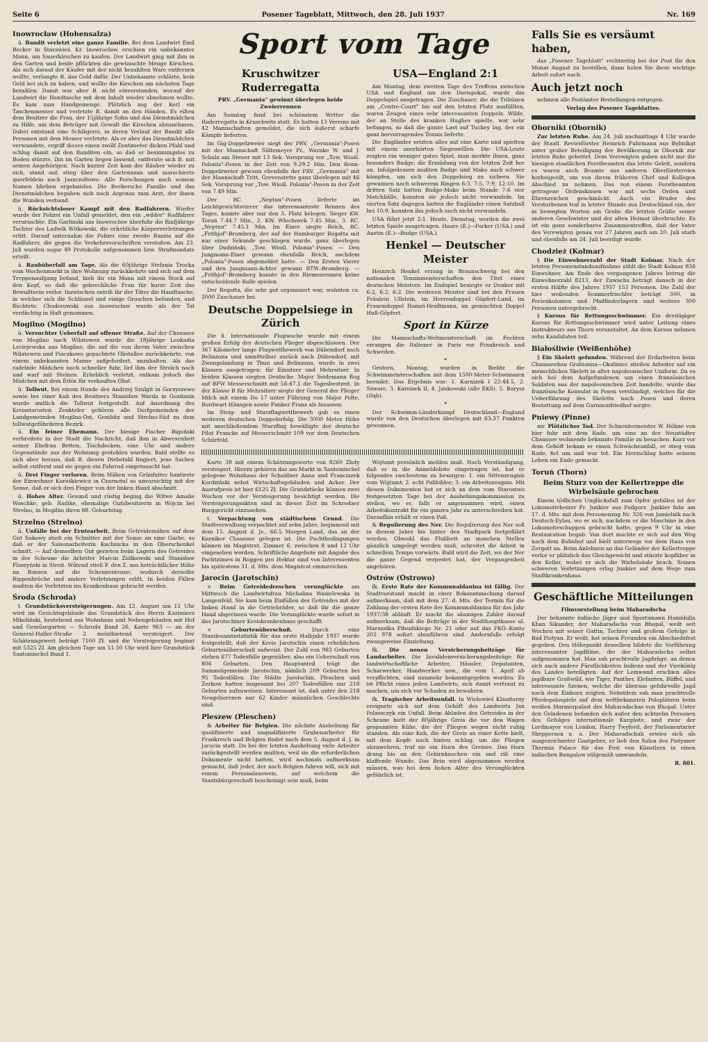Seite 6 Posener Tageblatt, Mittwoch, den 28. Juli 1937 Nr. 169
Inowrocław (Hohensalza)
ü. Bandit verletzt eine ganze Familie. Bei dem Landwirt Emil Becker in Starawieś, Kr. Inowrocław, erschien ein unbekannter Mann, um Sauerkirschen zu kaufen. Der Landwirt ging mit ihm in den Garten und beide pflückten die gewünschte Menge Kirschen. Als sich darauf der Käufer mit der nicht bezahlten Ware entfernen wollte, verlangte B. das Geld dafür. Der Unbekannte erklärte, kein Geld bei sich zu haben, und wollte die Kirschen am nächsten Tage bezahlen. Damit war aber B. nicht einverstanden, worauf der Landwirt die Handtasche mit dem Inhalt wieder abnehmen wollte. Es kam zum Handgemenge. Plötzlich zog der Kerl ein Taschenmesser und verletzte B. damit an den Händen. Es eilten dem Besitzer die Frau, der 15jährige Sohn und das Dienstmädchen zu Hilfe, um dem Betrüger mit Gewalt die Kirschen abzunehmen. Dabei entstand eine Schlägerei, in deren Verlauf der Bandit alle Personen mit dem Messer verletzte. Als er aber das Dienstmädchen verwundete, ergriff dieses einen zwölf Zentimeter dicken Pfahl und schlug damit auf den Banditen ein, so daß er besinnungslos zu Boden stürzte. Ihn im Garten liegen lassend, entfernte sich B. mit seinen Angehörigen. Nach kurzer Zeit kam der Räuber wieder zu sich, stand auf, stieg über den Gartenzaun und marschierte querfeldein nach Jaszczoltowo. Alle Forschungen nach seinem Namen blieben ergebnislos. Die Beckersche Familie und das Dienstmädchen begaben sich nach Argenau zum Arzt, der ihnen die Wunden verband.
ü. Rücksichtsloser Kampf mit den Radfahrern. Wieder wurde der Polizei ein Unfall gemeldet, den ein „wilder" Radfahrer verursachte. Ein Garlinski aus Inowrocław überfuhr die fünfjährige Tochter des Ludwik Witkowski, die erhebliche Körperverletzungen erlitt. Darauf unternahm die Polizei eine zweite Razzia auf die Radfahrer, die gegen die Verkehrsvorschriften verstoßen. Am 23. Juli wurden sogar 49 Protokolle aufgenommen bzw. Strafmandate erteilt.
ü. Raubüberfall am Tage. Als die 60jährige Stefania Trocka vom Wochenmarkt in ihre Wohnung zurückkehrte und sich auf dem Treppenaufgang befand, hieb ihr ein Mann mit einem Stock auf den Kopf, so daß die gebrechliche Frau für kurze Zeit das Bewußtsein verlor. Inzwischen entriß ihr der Täter die Handtasche, in welcher sich die Schlüssel und einige Groschen befanden, und flüchtete. Chodorowski aus Inowrocław wurde als der Tat verdächtig in Haft genommen.
Mogilno (Mogilno)
ü. Versuchter Ueberfall auf offener Straße. Auf der Chaussee von Mogilno nach Wilatowen wurde die 18jährige Leokadia Leciejewska aus Mogilno, die auf die von ihrem Vater zwischen Wilatowen und Piaczkowo gepachtete Obstallee zurückkehrte, von einem unbekannten Manne aufgefordert, anzuhalten. Als das radelnde Mädchen noch schneller fuhr, lief ihm der Strolch nach und warf mit Steinen. Erheblich verletzt, entkam jedoch das Mädchen mit dem Erlös für verkauftes Obst.
ü. Tollwut. Bei einem Hunde des Andrzej Szulgit in Gorzyszewo sowie bei einer Kuh des Besitzers Stanisław Warda in Gozdanin wurde amtlich die Tollwut festgestellt. Auf Anordnung des Kreisstarosten Zenkteler gehören alle Dorfgemeinden der Landgemeinden Mogilno-Ost, Gembitz und Strelno-Süd zu dem tollwutgefährdeten Bezirk.
ü. Ein feiner Ehemann. Der hiesige Fischer Bigoński verbreitete in der Stadt die Nachricht, daß ihm in Abwesenheit seiner Ehefrau Betten, Tischdecken, eine Uhr und andere Gegenstände aus der Wohnung gestohlen wurden. Bald stellte es sich aber heraus, daß B. diesen Diebstahl fingiert, jene Sachen selbst entfernt und sie gegen ein Fahrrad eingetauscht hat.
ü. Drei Finger verloren. Beim Mähen von Grünfutter hantierte der Einwohner Karaśkiewicz in Czarnotul so unvorsichtig mit der Sense, daß er sich drei Finger von der linken Hand abschnitt.
ü. Hohes Alter. Gesund und rüstig beging die Witwe Amalie Woschke, geb. Radike, ehemalige Gutsbesitzerin in Wójcin bei Strelno, in Mogilno ihren 88. Geburtstag.
Strzelno (Strelno)
ü. Unfälle bei der Erntearbeit. Beim Getreidemähen auf dem Gut Sukowy stieß ein Schnitter mit der Sense an eine Garbe, so daß er der Saisonarbeiterin Kuchnicka in den Oberschenkel schnitt. — Auf demselben Gut gerieten beim Lagern des Getreides in der Scheune die Arbeiter Marcin Ziółkowski und Stanisław Flaszyński in Streit. Wütend stieß F. den Z. aus beträchtlicher Höhe im Bansen auf die Scheunentenne, wodurch derselbe Rippenbrüche und andere Verletzungen erlitt. In beiden Fällen mußten die Verletzten ins Krankenhaus gebracht werden.
Środa (Schroda)
t. Grundstücksversteigerungen. Am 12. August um 11 Uhr wird im Gerichtsgebäude das Grundstück des Herrn Kazimierz Mikoliński, bestehend aus Wohnhaus und Nebengebäuden mit Hof und Gemüsegarten — Schroda Band 26, Karte 963 — an der General-Haller-Straße 2 meistbietend versteigert. Der Schätzungswert beträgt 7100 Zł. und die Versteigerung beginnt mit 5325 Zł. Am gleichen Tage um 11.30 Uhr wird hier Grundstück Santomischel Band 1,
Sport vom Tage
Kruschwitzer Ruderregatta
PRV. „Germania" gewinnt überlegen beide Zweierrennen
Am Sonntag fand bei schönstem Wetter die Ruderregatta in Kruschwitz statt. Es hatten 13 Vereine mit 42 Mannschaften gemeldet, die sich äußerst scharfe Kämpfe lieferten.
Im Gig-Doppelzweier siegt der PRV. „Germania"-Posen mit der Mannschaft Sültemeyer Fr., Warnke W. und J. Schulz am Steuer mit 13 Sek. Vorsprung vor „Tow. Wiośl. Polonia"-Posen in der Zeit von 9.29.2 Min. Den Renn-Doppelzweier gewann ebenfalls der PRV. „Germania" mit der Mannschaft Tritt, Grevenstette ganz überlegen mit 46 Sek. Vorsprung vor „Tow. Wiośl. Polonia"-Posen in der Zeit von 7.49 Min.
Der RC. „Neptun"-Posen lieferte im Leichtgewichtsvierer das interessanteste Rennen des Tages, konnte aber nur den 3. Platz belegen. Sieger KW. Toruń 7.44.7 Min., 2. KW. Włocławek 7.45 Min., 3. RC. „Neptun" 7.45.1 Min. Im Einer siegte Reich, RC. „Frithjof"-Bromberg, der auf der Hamburger Regatta mit nur einer Sekunde geschlagen wurde, ganz überlegen über Dudziński, „Tow. Wiośl. Polonia"-Posen. — Den Jungmann-Einer gewann ebenfalls Reich, nachdem „Polonia"-Posen abgemeldet hatte. — Den Ersten Vierer und den Jungmann-Achter gewann BTW.-Bromberg. — „Frithjof"-Bromberg konnte in den Riemenrennen keine entscheidende Rolle spielen.
Der Regatta, die sehr gut organisiert war, wohnten ca. 2000 Zuschauer bei.
Deutsche Doppelsiege in Zürich
Die 4. Internationale Flugwoche wurde mit einem großen Erfolg der deutschen Flieger abgeschlossen. Der 367 Kilometer lange Flugwettbewerb von Dübendorf nach Belinzona und unmittelbar zurück nach Dübendorf, mit Zwangslandung in Thun und Belinzona, wurde in zwei Klassen ausgetragen: für Einsitzer und Mehrsitzer. In beiden Klassen siegten Deutsche. Major Seidemann flog auf BFW Messerschmitt mit 56:47.1 die Tagesbestzeit. In der Klasse B für Mehrsitzer siegte der General der Flieger Milch mit einem Do 17 unter Führung von Major Polte, Bordwart Hänsgen sowie Funker Franz als Insassen.
Im Steig- und Sturzflugwettbewerb gab es einen weiteren deutschen Doppelerfolg. Die 3000 Meter Höhe mit anschließendem Sturzflug bewältigte der deutsche Pilot Francke auf Messerschmitt 109 vor dem Deutschen Schürfeld.
USA—England 2:1
Am Montag, dem zweiten Tage des Treffens zwischen USA und England um den Davispokal, wurde das Doppelspiel ausgetragen. Die Zuschauer, die die Tribünen am „Centre-Court" bis auf den letzten Platz ausfüllten, waren Zeugen eines sehr interessanten Doppels. Wilde, der an Stelle des kranken Hughes spielte, war sehr befangen, so daß die ganze Last auf Tuckey lag, der ein ganz hervorragendes Tennis lieferte.
Die Engländer setzten alles auf eine Karte und spielten mit einem unerhörten Siegeswillen. Die USA-Leute zeigten ein weniger gutes Spiel, man merkte ihnen, ganz besonders Budge, die Ermüdung von der letzten Zeit her an. Infolgedessen mußten Budge und Mako auch schwer kämpfen, um sich den Doppelsieg zu sichern. Sie gewannen nach schwerem Ringen 6:3, 7:5, 7:9, 12:10. Im dritten Satz hatten Budge-Mako beim Stande 7:6 vier Matchbälle, konnten sie jedoch nicht verwandeln. Im vierten Satz dagegen hatten die Engländer einen Satzball bei 10:9, konnten ihn jedoch auch nicht verwandeln.
USA führt jetzt 2:1. Heute, Dienstag, werden die zwei letzten Spiele ausgetragen. Haare (E.)—Parker (USA.) und Austin (E.)—Budge (USA.).
Henkel — Deutscher Meister
Heinrich Henkel errang in Braunschweig bei den nationalen Tennismeisterschaften den Titel eines deutschen Meisters. Im Endspiel besiegte er Denker mit 6:2, 6:2, 6:2. Die weiteren Meister sind bei den Frauen Fräulein Ullstein, im Herrendoppel Göpfert-Lund, im Frauendoppel Hamel-Heidtmann, im gemischten Doppel Huß-Göpfert.
Sport in Kürze
Die Mannschafts-Weltmeisterschaft im Fechten errangen die Italiener in Paris vor Frankreich und Schweden.
*
Gestern, Montag, wurden in Bielitz die Schwimmeisterschaften mit dem 1500-Meter-Schwimmen beendet. Das Ergebnis war: 1. Karnizek I 22:44.5, 2. Szwarc, 3. Karnizek II, 4. Jankowski (alle EKS). 5. Barysz (Dąb).
*
Der Schwimm-Länderkampf Deutschland—England wurde von den Deutschen überlegen mit 63:37 Punkten gewonnen.
Karte 38 mit einem Schätzungswerte von 8260 Złoty versteigert. Hierzu gehören das am Markt in Santomischel gelegene Wohnhaus der Schuldner Anna und Franciszek Kordziński nebst Wirtschaftsgebäuden und Acker. Der Ausrufpreis ist hier 6125 Zł. Die Grundstücke können zwei Wochen vor der Versteigerung besichtigt werden. Die Versteigerungsakten sind in dieser Zeit im Schrodaer Burggericht einzusehen.
t. Verpachtung von städtischem Grund. Die Stadtverwaltung verpachtet auf zehn Jahre, beginnend mit dem 15. August d. Js., 66.5 Morgen Land, das an der Kurniker Chaussee gelegen ist. Die Pachtbedingungen können im Magistrat, Zimmer 6, zwischen 8 und 12 Uhr eingesehen werden. Schriftliche Angebote mit Angabe des Pachtzinses in Roggen pro Hektar sind von Interessenten bis spätestens 31. d. Mts. dem Magistrat einzureichen.
Jarocin (Jarotschin)
× Beim Getreidedreschen verunglückte am Mittwoch die Landwirtsfrau Michalina Wasielewska in Langenfeld. Sie kam beim Einfüllen des Getreides mit der linken Hand in die Getriebräder, so daß ihr die ganze Hand abgerissen wurde. Die Verunglückte wurde sofort in das Jarotschiner Kreiskrankenhaus geschafft.
× Geburtenüberschuß. Durch eine Standesamtsstatistik für das erste Halbjahr 1937 wurde festgestellt, daß der Kreis Jarotschin einen erheblichen Geburtenüberschuß aufweist. Der Zahl von 983 Geburten stehen 677 Todesfälle gegenüber, also ein Ueberschuß von 806 Geburten. Den Hauptanteil trägt die Sammelgemeinde Jarotschin, nämlich 209 Geburten bei 95 Todesfällen. Die Städte Jarotschin, Pleschen und Zerkow hatten insgesamt bei 207 Todesfällen nur 218 Geburten aufzuweisen. Interessant ist, daß unter den 218 Neugeborenen nur 62 Kinder männlichen Geschlechts sind.
Pleszew (Pleschen)
& Arbeiter für Belgien. Die nächste Aushebung für qualifizierte und unqualifizierte Grubenarbeiter für Frankreich und Belgien findet nach dem 5. August d. J. in Jarocin statt. Da bei der letzten Aushebung viele Arbeiter zurückgestellt werden mußten, weil sie die erforderlichen Dokumente nicht hatten, wird nochmals aufmerksam gemacht, daß jeder, der nach Belgien fahren will, sich mit einem Personalausweis, auf welchem die Staatsbürgerschaft bescheinigt sein muß, beim
Wójtamt persönlich melden muß. Nach Verständigung, daß er in die Anmeldeliste eingetragen ist, hat er folgendes raschestens zu besorgen: 1. ein Sittenzeugnis vom Wójtamt; 2. acht Paßbilder; 3. ein Arbeitszeugnis. Mit diesen Dokumenten hat er sich an dem vom Starostwo festgesetzten Tage bei der Aushebungskommission zu stellen, wo er, falls er angenommen wird, einen Arbeitskontrakt für ein ganzes Jahr zu unterschreiben hat. Daraufhin erhält er einen Paß.
& Regulierung des Ner. Die Regulierung des Ner soll in diesem Jahre bis hinter den Stadtpark fortgeführt werden. Obwohl das Flußbett an manchen Stellen gänzlich umgelegt werden muß, schreitet die Arbeit in schnellem Tempo vorwärts. Bald wird die Zeit, wo der Ner die ganze Gegend verpestet hat, der Vergangenheit angehören.
Ostrów (Ostrowo)
fk. Erste Rate der Kommunaldanina ist fällig. Der Stadtvorstand macht in einer Bekanntmachung darauf aufmerksam, daß mit dem 27. d. Mts. der Termin für die Zahlung der ersten Rate der Kommunaldanina für das Jahr 1937/38 abläuft. Er macht die säumigen Zahler darauf aufmerksam, daß die Beiträge in der Stadthauptkasse ul. Marszałka Piłsudskiego Nr. 21 oder auf das PKO.-Konto 202 978 sofort abzuführen sind. Andernfalls erfolgt zwangsweise Einziehung.
fk. Die neuen Versicherungsbeiträge für Landarbeiter. Die Invalidenversicherungsbeiträge für landwirtschaftliche Arbeiter, Häusler, Deputanten, Scharwerker, Handwerker usw., die vom 1. April ab verpflichten, sind nunmehr bekanntgegeben worden. Es ist Pflicht eines jeden Landwirts, sich damit vertraut zu machen, um sich vor Schaden zu bewahren.
fk. Tragischer Arbeitsunfall. In Wielowieś Klasztorny ereignete sich auf dem Gehöft des Landwirts Jan Polaszczyk ein Unfall. Beim Abladen des Getreides in der Scheune hielt der 80jährige Greis die vor den Wagen gespannten Kühe, die der Fliegen wegen nicht ruhig standen. Als eine Kuh, die der Greis an einer Kette hielt, mit dem Kopfe nach hinten schlug, um die Fliegen abzuwehren, traf sie ein Horn des Greises. Das Horn drang bis an den Gehirnknochen ein und riß eine klaffende Wunde. Das Bein wird abgenommen werden müssen, was bei dem hohen Alter des Verunglückten gefährlich ist.
Falls Sie es versäumt haben,
das „Posener Tageblatt" rechtzeitig bei der Post für den Monat August zu bestellen, dann holen Sie diese wichtige Arbeit sofort nach.
Auch jetzt noch
nehmen alle Postämter Bestellungen entgegen.
Verlag des Posener Tageblattes.
Oborniki (Obornik)
Zur letzten Ruhe. Am 24. Juli nachmittags 4 Uhr wurde der Staatl. Revierförster Heinrich Fuhrmann aus Bębnikąt unter großer Beteiligung der Bevölkerung in Obornik zur letzten Ruhe gebettet. Dem Verewigten gaben nicht nur die hiesigen staatlichen Forstbeamten das letzte Geleit, sondern es waren auch Beamte aus anderen Oberförstereien herbeigeeilt, um von ihrem früheren Chef und Kollegen Abschied zu nehmen. Das von einem Forstbeamten getragene Ordenskissen war mit sechs Orden und Ehrenzeichen geschmückt. Auch ein Bruder des Verstorbenen traf in letzter Stunde aus Deutschland ein, der in bewegten Worten am Grabe die letzten Grüße seiner anderen Geschwister und der alten Heimat überbrachte. Es ist ein ganz sonderbares Zusammentreffen, daß der Vater des Verewigten genau vor 27 Jahren auch am 20. Juli starb und ebenfalls am 24. Juli beerdigt wurde.
Chodzież (Kolmar)
§ Die Einwohnerzahl der Stadt Kolmar. Nach der letzten Personenstandsaufnahme zählt die Stadt Kolmar 836 Einwohner. Am Ende des vergangenen Jahres betrug die Einwohnerzahl 8213, der Zuwachs beträgt danach in der ersten Hälfte des Jahres 1937 153 Personen. Die Zahl der hier weilenden Sommerfrischler beträgt 300, in Ferienkolonien und Pfadfinderlagern sind weitere 300 Personen untergebracht.
§ Kursus für Rettungsschwimmer. Ein dreitägiger Kursus für Rettungsschwimmer wird unter Leitung eines Instrukteurs aus Thorn veranstaltet. An dem Kursus nehmen zehn Kandidaten teil.
Białośliwie (Weißenhöhe)
§ Ein Skelett gefunden. Während der Erdarbeiten beim Chausseebau Grabionna—Okaliniec stießen Arbeiter auf ein menschliches Skelett in alter napoleonischer Uniform. Da es sich bei dem Aufgefundenen um einen französischen Soldaten aus der napoleonischen Zeit handelte, wurde das französische Konsulat in Posen verständigt, welches für die Ueberführung des Skeletts nach Posen und deren Bestattung auf dem Garnisonfriedhof sorgte.
Pniewy (Pinne)
mr. Plötzlicher Tod. Der Schneidermeister W. Höhne von hier fuhr mit dem Rade, um eins an der Neustädter Chaussee wohnende bekannte Familie zu besuchen. Kurz vor dem Gehöft bekam er einen Schwächeanfall, er stieg vom Rade, fiel um und war tot. Ein Herzschlag hatte seinem Leben ein Ende gemacht.
Toruń (Thorn)
Beim Sturz von der Kellertreppe die Wirbelsäule gebrochen
Einem tödlichen Unglücksfall zum Opfer gefallen ist der Lokomotivheizer Fr. Junkier aus Podgorz. Junkier fuhr am 17. d. Mts. mit dem Personenzug Nr. 326 von Jamielnik nach Deutsch-Eylau, wo er sich, nachdem er die Maschine in den Lokomotivschuppen gebracht hatte, gegen 9 Uhr in eine Restauration begab. Von dort machte er sich auf den Weg nach dem Bahnhof und hielt unterwegs vor dem Haus von Zergott an. Beim Anlehnen an das Geländer der Kellertreppe verlor er plötzlich das Gleichgewicht und stürzte kopfüber in den Keller, wobei er sich die Wirbelsäule brach. Seinen schweren Verletzungen erlag Junkier auf dem Wege zum Stadtkrankenhaus.
Geschäftliche Mitteilungen
Filmvorstellung beim Maharadscha
Der bekannte indische Jäger und Sportsmann Hamidulla Khan Sikander, der Maharadscha von Bhopal, weilt seit Wochen mit seiner Gattin, Tochter und großem Gefolge in Bad Pistyan. Er weilt, hat seinen Freunden ein Abschiedsfest gegeben. Den Höhepunkt desselben bildete die Vorführung interessanter Jagdfilme, die der Maharadscha selbst aufgenommen hat. Man sah prachtvolle Jagdzüge, an denen sich auch andere Fürstlichkeiten Indiens und der Vizekönig des Landes beteiligten. Auf der Leinwand erschien alles jagdbare Großwild, wie Tiger, Panther, Elefanten, Büffel, und interessante Szenen, welche die überaus gefahrvolle Jagd nach dem Einhorn zeigten. Nebstdem sah man prachtvolle Pferdepolospiele auf dem weltbekannten Poloplätzen beim weißen Marmorpalast des Maharadschas von Bhopal. Unter den Geladenen befanden sich außer den achtzehn Personen des Gefolges internationale Kurgäste, und zwar der Lordmayor von London, Harry Twyford, der Parlamentarier Shepperson u. a. Der Maharadschah erwies sich als ausgezeichneter Gastgeber, er ließ den Salon des Pistyaner Thermia Palace für das Fest von Künstlern in einen indischen Bungalow stilgemäß umwandeln.
R. 801.